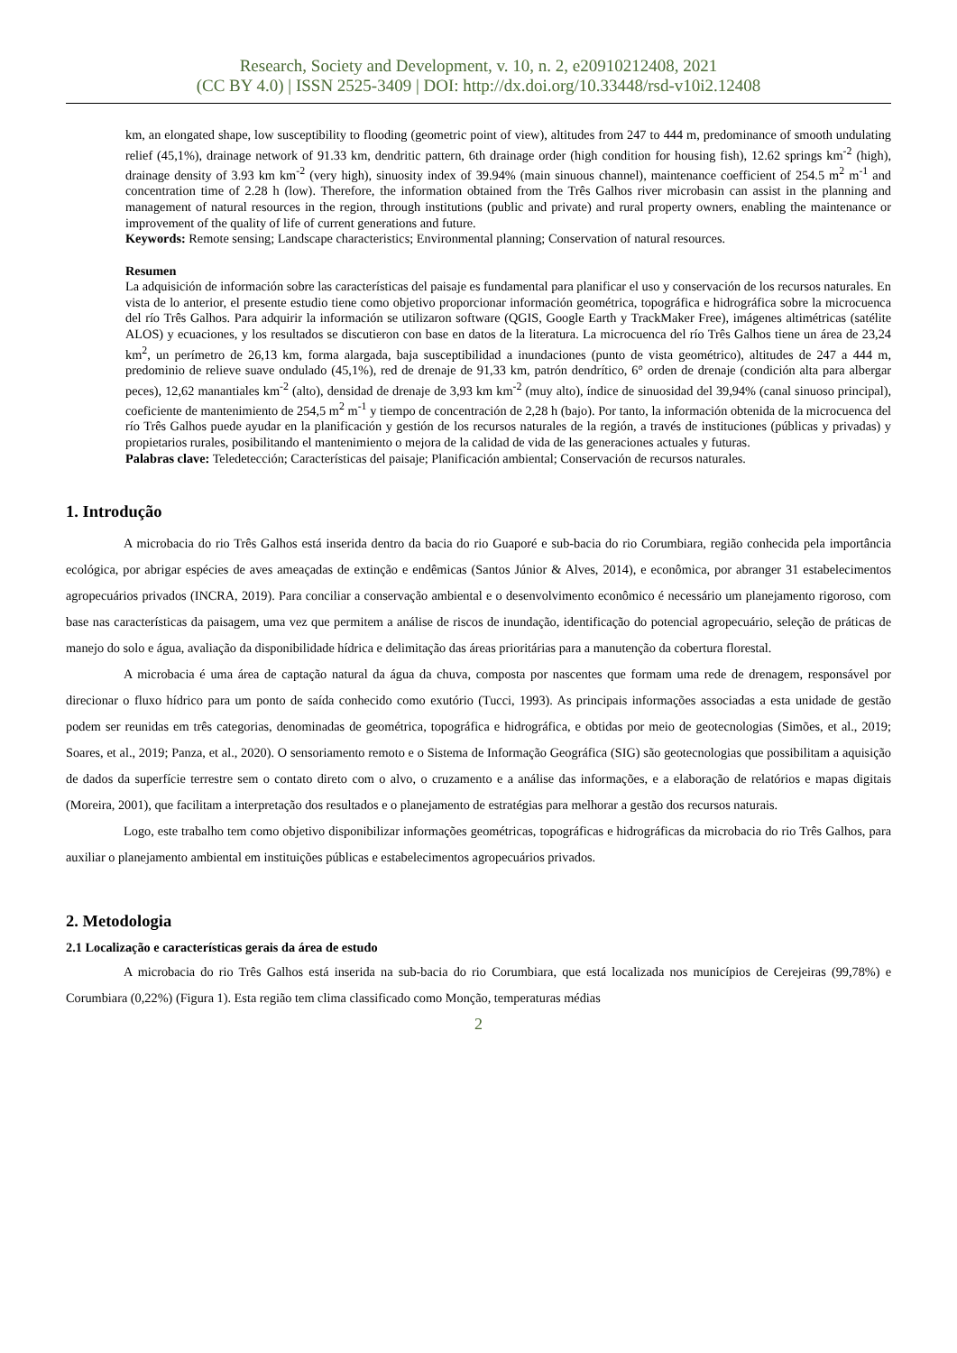Research, Society and Development, v. 10, n. 2, e20910212408, 2021
(CC BY 4.0) | ISSN 2525-3409 | DOI: http://dx.doi.org/10.33448/rsd-v10i2.12408
km, an elongated shape, low susceptibility to flooding (geometric point of view), altitudes from 247 to 444 m, predominance of smooth undulating relief (45,1%), drainage network of 91.33 km, dendritic pattern, 6th drainage order (high condition for housing fish), 12.62 springs km<sup>-2</sup> (high), drainage density of 3.93 km km<sup>-2</sup> (very high), sinuosity index of 39.94% (main sinuous channel), maintenance coefficient of 254.5 m<sup>2</sup> m<sup>-1</sup> and concentration time of 2.28 h (low). Therefore, the information obtained from the Três Galhos river microbasin can assist in the planning and management of natural resources in the region, through institutions (public and private) and rural property owners, enabling the maintenance or improvement of the quality of life of current generations and future.
Keywords: Remote sensing; Landscape characteristics; Environmental planning; Conservation of natural resources.
Resumen
La adquisición de información sobre las características del paisaje es fundamental para planificar el uso y conservación de los recursos naturales. En vista de lo anterior, el presente estudio tiene como objetivo proporcionar información geométrica, topográfica e hidrográfica sobre la microcuenca del río Três Galhos. Para adquirir la información se utilizaron software (QGIS, Google Earth y TrackMaker Free), imágenes altimétricas (satélite ALOS) y ecuaciones, y los resultados se discutieron con base en datos de la literatura. La microcuenca del río Três Galhos tiene un área de 23,24 km<sup>2</sup>, un perímetro de 26,13 km, forma alargada, baja susceptibilidad a inundaciones (punto de vista geométrico), altitudes de 247 a 444 m, predominio de relieve suave ondulado (45,1%), red de drenaje de 91,33 km, patrón dendrítico, 6° orden de drenaje (condición alta para albergar peces), 12,62 manantiales km<sup>-2</sup> (alto), densidad de drenaje de 3,93 km km<sup>-2</sup> (muy alto), índice de sinuosidad del 39,94% (canal sinuoso principal), coeficiente de mantenimiento de 254,5 m<sup>2</sup> m<sup>-1</sup> y tiempo de concentración de 2,28 h (bajo). Por tanto, la información obtenida de la microcuenca del río Três Galhos puede ayudar en la planificación y gestión de los recursos naturales de la región, a través de instituciones (públicas y privadas) y propietarios rurales, posibilitando el mantenimiento o mejora de la calidad de vida de las generaciones actuales y futuras.
Palabras clave: Teledetección; Características del paisaje; Planificación ambiental; Conservación de recursos naturales.
1. Introdução
A microbacia do rio Três Galhos está inserida dentro da bacia do rio Guaporé e sub-bacia do rio Corumbiara, região conhecida pela importância ecológica, por abrigar espécies de aves ameaçadas de extinção e endêmicas (Santos Júnior & Alves, 2014), e econômica, por abranger 31 estabelecimentos agropecuários privados (INCRA, 2019). Para conciliar a conservação ambiental e o desenvolvimento econômico é necessário um planejamento rigoroso, com base nas características da paisagem, uma vez que permitem a análise de riscos de inundação, identificação do potencial agropecuário, seleção de práticas de manejo do solo e água, avaliação da disponibilidade hídrica e delimitação das áreas prioritárias para a manutenção da cobertura florestal.
A microbacia é uma área de captação natural da água da chuva, composta por nascentes que formam uma rede de drenagem, responsável por direcionar o fluxo hídrico para um ponto de saída conhecido como exutório (Tucci, 1993). As principais informações associadas a esta unidade de gestão podem ser reunidas em três categorias, denominadas de geométrica, topográfica e hidrográfica, e obtidas por meio de geotecnologias (Simões, et al., 2019; Soares, et al., 2019; Panza, et al., 2020). O sensoriamento remoto e o Sistema de Informação Geográfica (SIG) são geotecnologias que possibilitam a aquisição de dados da superfície terrestre sem o contato direto com o alvo, o cruzamento e a análise das informações, e a elaboração de relatórios e mapas digitais (Moreira, 2001), que facilitam a interpretação dos resultados e o planejamento de estratégias para melhorar a gestão dos recursos naturais.
Logo, este trabalho tem como objetivo disponibilizar informações geométricas, topográficas e hidrográficas da microbacia do rio Três Galhos, para auxiliar o planejamento ambiental em instituições públicas e estabelecimentos agropecuários privados.
2. Metodologia
2.1 Localização e características gerais da área de estudo
A microbacia do rio Três Galhos está inserida na sub-bacia do rio Corumbiara, que está localizada nos municípios de Cerejeiras (99,78%) e Corumbiara (0,22%) (Figura 1). Esta região tem clima classificado como Monção, temperaturas médias
2